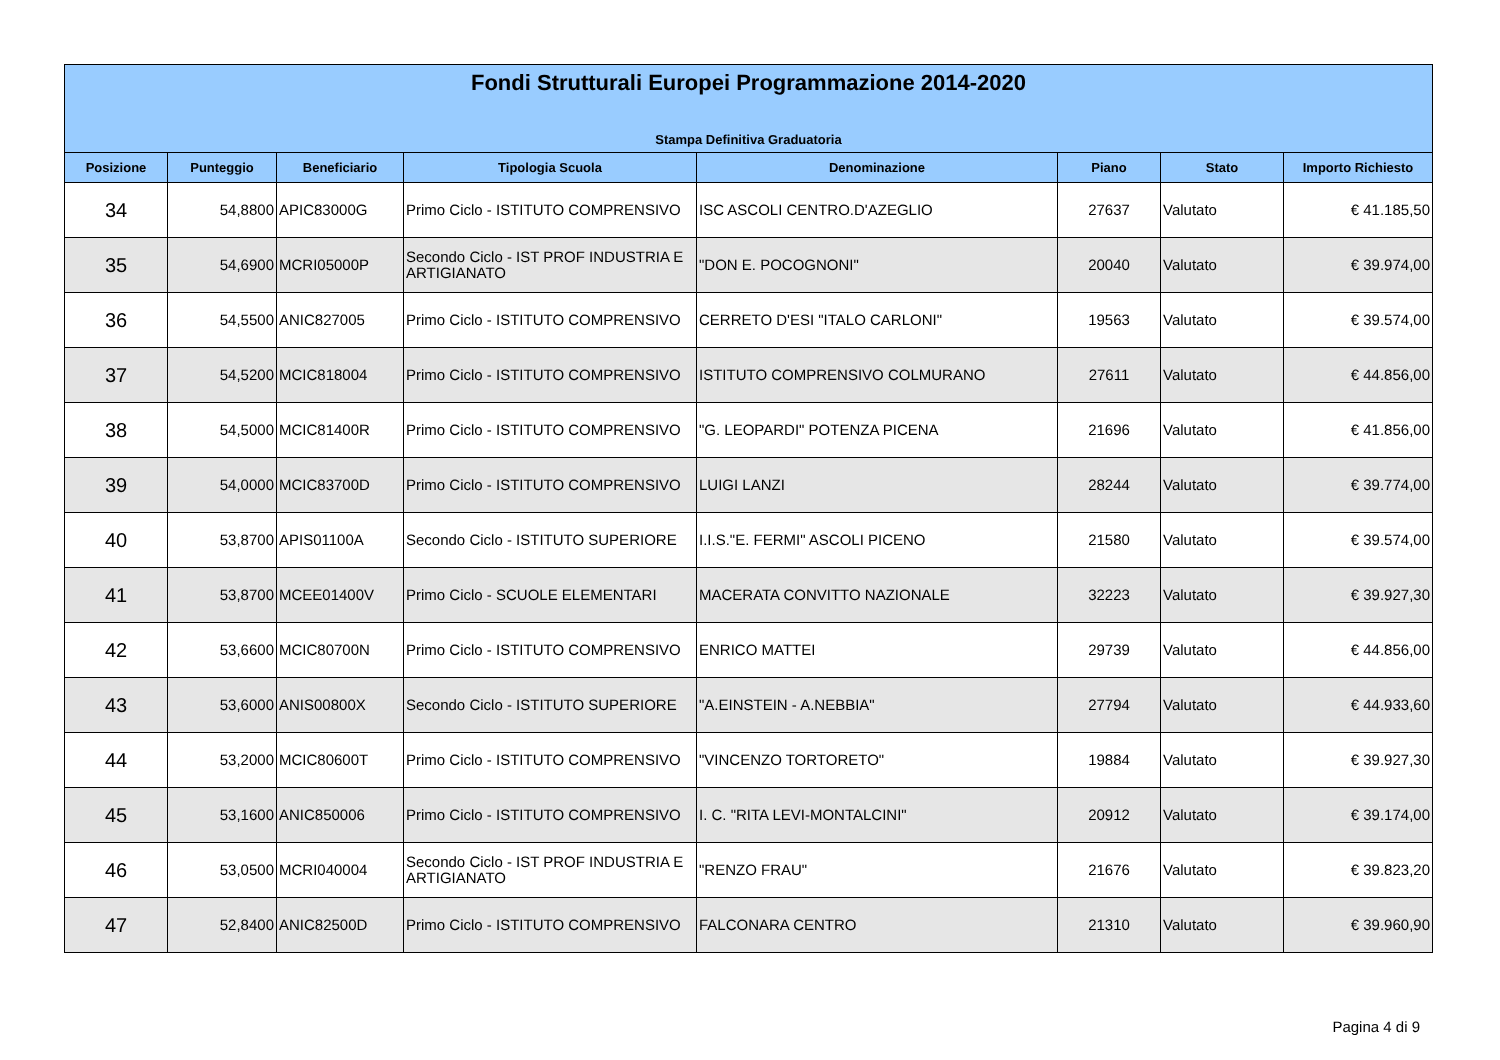Fondi Strutturali Europei Programmazione 2014-2020
Stampa Definitiva Graduatoria
| Posizione | Punteggio | Beneficiario | Tipologia Scuola | Denominazione | Piano | Stato | Importo Richiesto |
| --- | --- | --- | --- | --- | --- | --- | --- |
| 34 | 54,8800 | APIC83000G | Primo Ciclo - ISTITUTO COMPRENSIVO | ISC ASCOLI CENTRO.D'AZEGLIO | 27637 | Valutato | € 41.185,50 |
| 35 | 54,6900 | MCRI05000P | Secondo Ciclo - IST PROF INDUSTRIA E ARTIGIANATO | "DON E. POCOGNONI" | 20040 | Valutato | € 39.974,00 |
| 36 | 54,5500 | ANIC827005 | Primo Ciclo - ISTITUTO COMPRENSIVO | CERRETO D'ESI "ITALO CARLONI" | 19563 | Valutato | € 39.574,00 |
| 37 | 54,5200 | MCIC818004 | Primo Ciclo - ISTITUTO COMPRENSIVO | ISTITUTO COMPRENSIVO COLMURANO | 27611 | Valutato | € 44.856,00 |
| 38 | 54,5000 | MCIC81400R | Primo Ciclo - ISTITUTO COMPRENSIVO | "G. LEOPARDI" POTENZA PICENA | 21696 | Valutato | € 41.856,00 |
| 39 | 54,0000 | MCIC83700D | Primo Ciclo - ISTITUTO COMPRENSIVO | LUIGI LANZI | 28244 | Valutato | € 39.774,00 |
| 40 | 53,8700 | APIS01100A | Secondo Ciclo - ISTITUTO SUPERIORE | I.I.S."E. FERMI" ASCOLI PICENO | 21580 | Valutato | € 39.574,00 |
| 41 | 53,8700 | MCEE01400V | Primo Ciclo - SCUOLE ELEMENTARI | MACERATA CONVITTO NAZIONALE | 32223 | Valutato | € 39.927,30 |
| 42 | 53,6600 | MCIC80700N | Primo Ciclo - ISTITUTO COMPRENSIVO | ENRICO MATTEI | 29739 | Valutato | € 44.856,00 |
| 43 | 53,6000 | ANIS00800X | Secondo Ciclo - ISTITUTO SUPERIORE | "A.EINSTEIN - A.NEBBIA" | 27794 | Valutato | € 44.933,60 |
| 44 | 53,2000 | MCIC80600T | Primo Ciclo - ISTITUTO COMPRENSIVO | "VINCENZO TORTORETO" | 19884 | Valutato | € 39.927,30 |
| 45 | 53,1600 | ANIC850006 | Primo Ciclo - ISTITUTO COMPRENSIVO | I. C. "RITA LEVI-MONTALCINI" | 20912 | Valutato | € 39.174,00 |
| 46 | 53,0500 | MCRI040004 | Secondo Ciclo - IST PROF INDUSTRIA E ARTIGIANATO | "RENZO FRAU" | 21676 | Valutato | € 39.823,20 |
| 47 | 52,8400 | ANIC82500D | Primo Ciclo - ISTITUTO COMPRENSIVO | FALCONARA CENTRO | 21310 | Valutato | € 39.960,90 |
Pagina 4 di 9